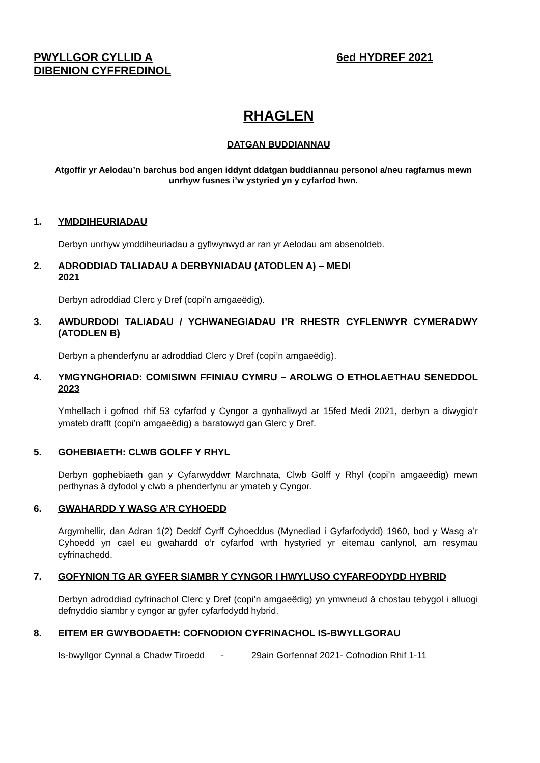PWYLLGOR CYLLID A
DIBENION CYFFREDINOL
6ed HYDREF 2021
RHAGLEN
DATGAN BUDDIANNAU
Atgoffir yr Aelodau’n barchus bod angen iddynt ddatgan buddiannau personol a/neu ragfarnus mewn unrhyw fusnes i’w ystyried yn y cyfarfod hwn.
1. YMDDIHEURIADAU
Derbyn unrhyw ymddiheuriadau a gyflwynwyd ar ran yr Aelodau am absenoldeb.
2. ADRODDIAD TALIADAU A DERBYNIADAU (ATODLEN A) – MEDI
2021
Derbyn adroddiad Clerc y Dref (copi’n amgaeëdig).
3. AWDURDODI TALIADAU / YCHWANEGIADAU I’R RHESTR CYFLENWYR CYMERADWY (ATODLEN B)
Derbyn a phenderfynu ar adroddiad Clerc y Dref (copi’n amgaeëdig).
4. YMGYNGHORIAD: COMISIWN FFINIAU CYMRU – AROLWG O ETHOLAETHAU SENEDDOL 2023
Ymhellach i gofnod rhif 53 cyfarfod y Cyngor a gynhaliwyd ar 15fed Medi 2021, derbyn a diwygio’r ymateb drafft (copi’n amgaeëdig) a baratowyd gan Glerc y Dref.
5. GOHEBIAETH: CLWB GOLFF Y RHYL
Derbyn gophebiaeth gan y Cyfarwyddwr Marchnata, Clwb Golff y Rhyl (copi’n amgaeëdig) mewn perthynas â dyfodol y clwb a phenderfynu ar ymateb y Cyngor.
6. GWAHARDD Y WASG A’R CYHOEDD
Argymhellir, dan Adran 1(2) Deddf Cyrff Cyhoeddus (Mynediad i Gyfarfodydd) 1960, bod y Wasg a’r Cyhoedd yn cael eu gwahardd o’r cyfarfod wrth hystyried yr eitemau canlynol, am resymau cyfrinachedd.
7. GOFYNION TG AR GYFER SIAMBR Y CYNGOR I HWYLUSO CYFARFODYDD HYBRID
Derbyn adroddiad cyfrinachol Clerc y Dref (copi’n amgaeëdig) yn ymwneud â chostau tebygol i alluogi defnyddio siambr y cyngor ar gyfer cyfarfodydd hybrid.
8. EITEM ER GWYBODAETH: COFNODION CYFRINACHOL IS-BWYLLGORAU
Is-bwyllgor Cynnal a Chadw Tiroedd - 29ain Gorfennaf 2021- Cofnodion Rhif 1-11